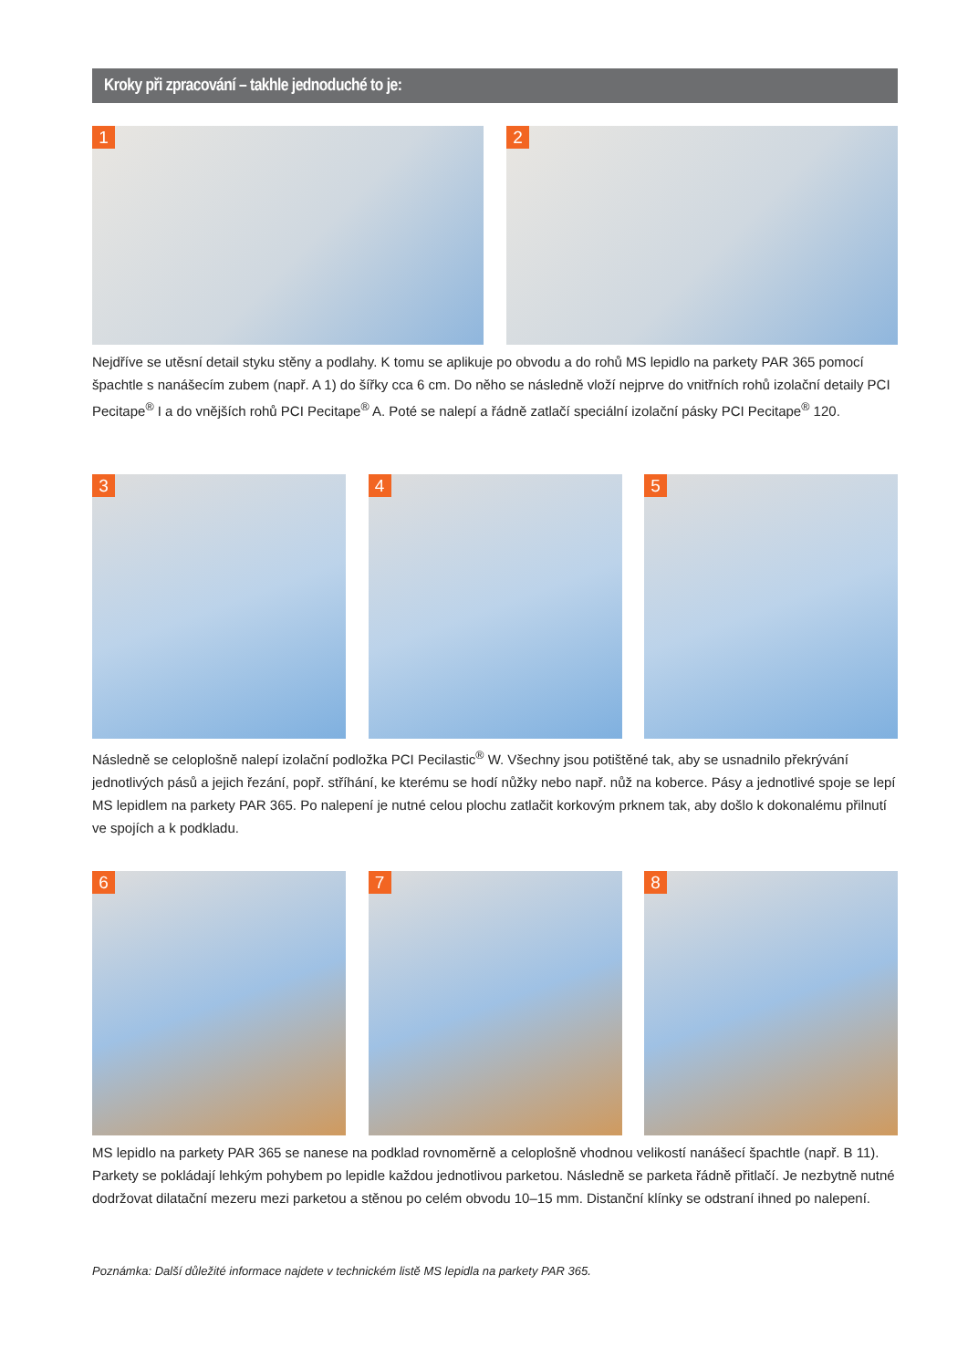Kroky při zpracování – takhle jednoduché to je:
1
2
Nejdříve se utěsní detail styku stěny a podlahy. K tomu se aplikuje po obvodu a do rohů MS lepidlo na parkety PAR 365 pomocí špachtle s nanášecím zubem (např. A 1) do šířky cca 6 cm. Do něho se následně vloží nejprve do vnitřních rohů izolační detaily PCI Pecitape<sup>®</sup> I a do vnějších rohů PCI Pecitape<sup>®</sup> A. Poté se nalepí a řádně zatlačí speciální izolační pásky PCI Pecitape<sup>®</sup> 120.
3
4
5
Následně se celoplošně nalepí izolační podložka PCI Pecilastic<sup>®</sup> W. Všechny jsou potištěné tak, aby se usnadnilo překrývání jednotlivých pásů a jejich řezání, popř. stříhání, ke kterému se hodí nůžky nebo např. nůž na koberce. Pásy a jednotlivé spoje se lepí MS lepidlem na parkety PAR 365. Po nalepení je nutné celou plochu zatlačit korkovým prknem tak, aby došlo k dokonalému přilnutí ve spojích a k podkladu.
6
7
8
MS lepidlo na parkety PAR 365 se nanese na podklad rovnoměrně a celoplošně vhodnou velikostí nanášecí špachtle (např. B 11). Parkety se pokládají lehkým pohybem po lepidle každou jednotlivou parketou. Následně se parketa řádně přitlačí. Je nezbytně nutné dodržovat dilatační mezeru mezi parketou a stěnou po celém obvodu 10–15 mm. Distanční klínky se odstraní ihned po nalepení.
Poznámka: Další důležité informace najdete v technickém listě MS lepidla na parkety PAR 365.